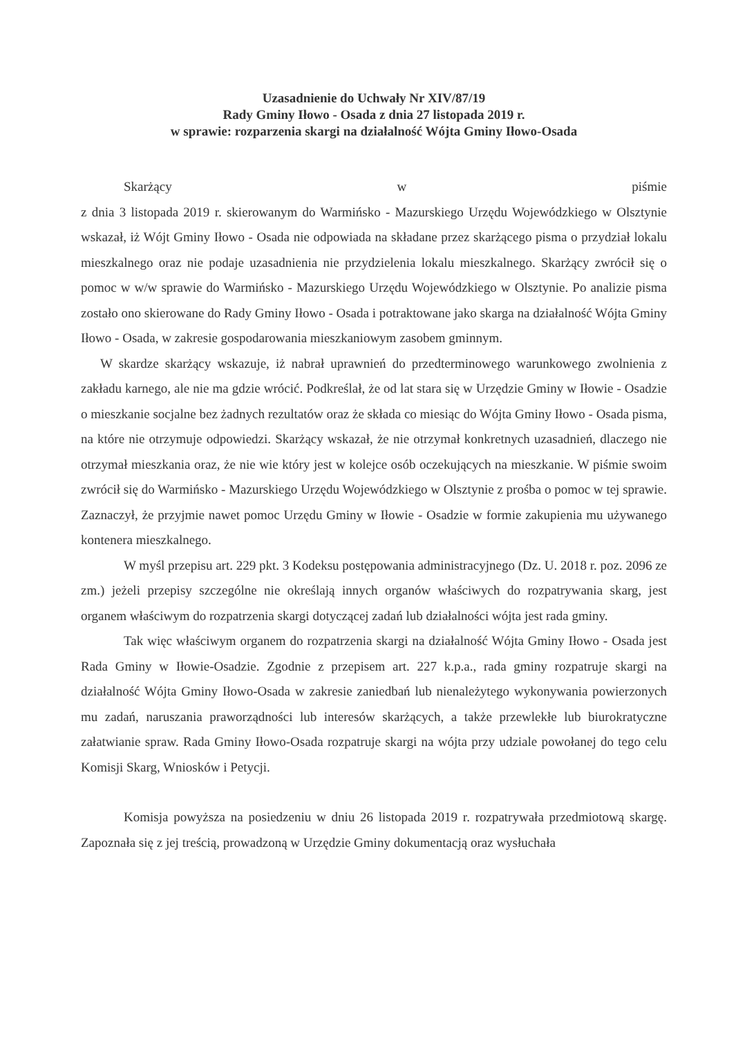Uzasadnienie do Uchwały Nr XIV/87/19
Rady Gminy Iłowo - Osada z dnia 27 listopada 2019 r.
w sprawie: rozparzenia skargi na działalność Wójta Gminy Iłowo-Osada
Skarżący w piśmie
z dnia 3 listopada 2019 r. skierowanym do Warmińsko - Mazurskiego Urzędu Wojewódzkiego w Olsztynie wskazał, iż Wójt Gminy Iłowo - Osada nie odpowiada na składane przez skarżącego pisma o przydział lokalu mieszkalnego oraz nie podaje uzasadnienia nie przydzielenia lokalu mieszkalnego. Skarżący zwrócił się o pomoc w w/w sprawie do Warmińsko - Mazurskiego Urzędu Wojewódzkiego w Olsztynie. Po analizie pisma zostało ono skierowane do Rady Gminy Iłowo - Osada i potraktowane jako skarga na działalność Wójta Gminy Iłowo - Osada, w zakresie gospodarowania mieszkaniowym zasobem gminnym.
W skardze skarżący wskazuje, iż nabrał uprawnień do przedterminowego warunkowego zwolnienia z zakładu karnego, ale nie ma gdzie wrócić. Podkreślał, że od lat stara się w Urzędzie Gminy w Iłowie - Osadzie o mieszkanie socjalne bez żadnych rezultatów oraz że składa co miesiąc do Wójta Gminy Iłowo - Osada pisma, na które nie otrzymuje odpowiedzi. Skarżący wskazał, że nie otrzymał konkretnych uzasadnień, dlaczego nie otrzymał mieszkania oraz, że nie wie który jest w kolejce osób oczekujących na mieszkanie. W piśmie swoim zwrócił się do Warmińsko - Mazurskiego Urzędu Wojewódzkiego w Olsztynie z prośba o pomoc w tej sprawie. Zaznaczył, że przyjmie nawet pomoc Urzędu Gminy w Iłowie - Osadzie w formie zakupienia mu używanego kontenera mieszkalnego.
W myśl przepisu art. 229 pkt. 3 Kodeksu postępowania administracyjnego (Dz. U. 2018 r. poz. 2096 ze zm.) jeżeli przepisy szczególne nie określają innych organów właściwych do rozpatrywania skarg, jest organem właściwym do rozpatrzenia skargi dotyczącej zadań lub działalności wójta jest rada gminy.
Tak więc właściwym organem do rozpatrzenia skargi na działalność Wójta Gminy Iłowo - Osada jest Rada Gminy w Iłowie-Osadzie. Zgodnie z przepisem art. 227 k.p.a., rada gminy rozpatruje skargi na działalność Wójta Gminy Iłowo-Osada w zakresie zaniedbań lub nienależytego wykonywania powierzonych mu zadań, naruszania praworządności lub interesów skarżących, a także przewlekłe lub biurokratyczne załatwianie spraw. Rada Gminy Iłowo-Osada rozpatruje skargi na wójta przy udziale powołanej do tego celu Komisji Skarg, Wniosków i Petycji.
Komisja powyższa na posiedzeniu w dniu 26 listopada 2019 r. rozpatrywała przedmiotową skargę. Zapoznała się z jej treścią, prowadzoną w Urzędzie Gminy dokumentacją oraz wysłuchała